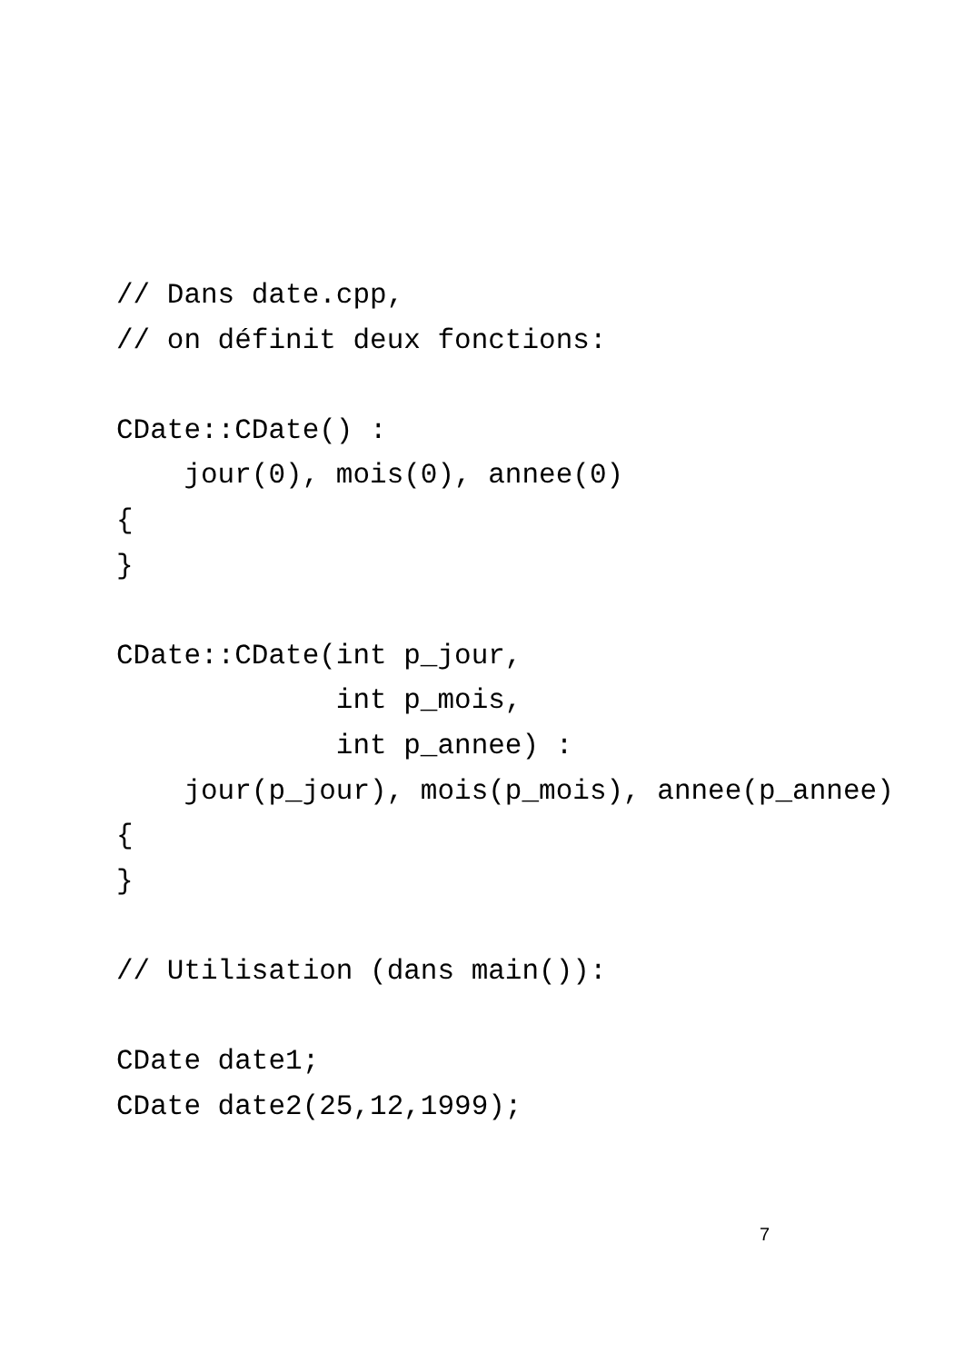// Dans date.cpp,
// on définit deux fonctions:

CDate::CDate() :
    jour(0), mois(0), annee(0)
{
}

CDate::CDate(int p_jour,
             int p_mois,
             int p_annee) :
    jour(p_jour), mois(p_mois), annee(p_annee)
{
}

// Utilisation (dans main()):

CDate date1;
CDate date2(25,12,1999);
7